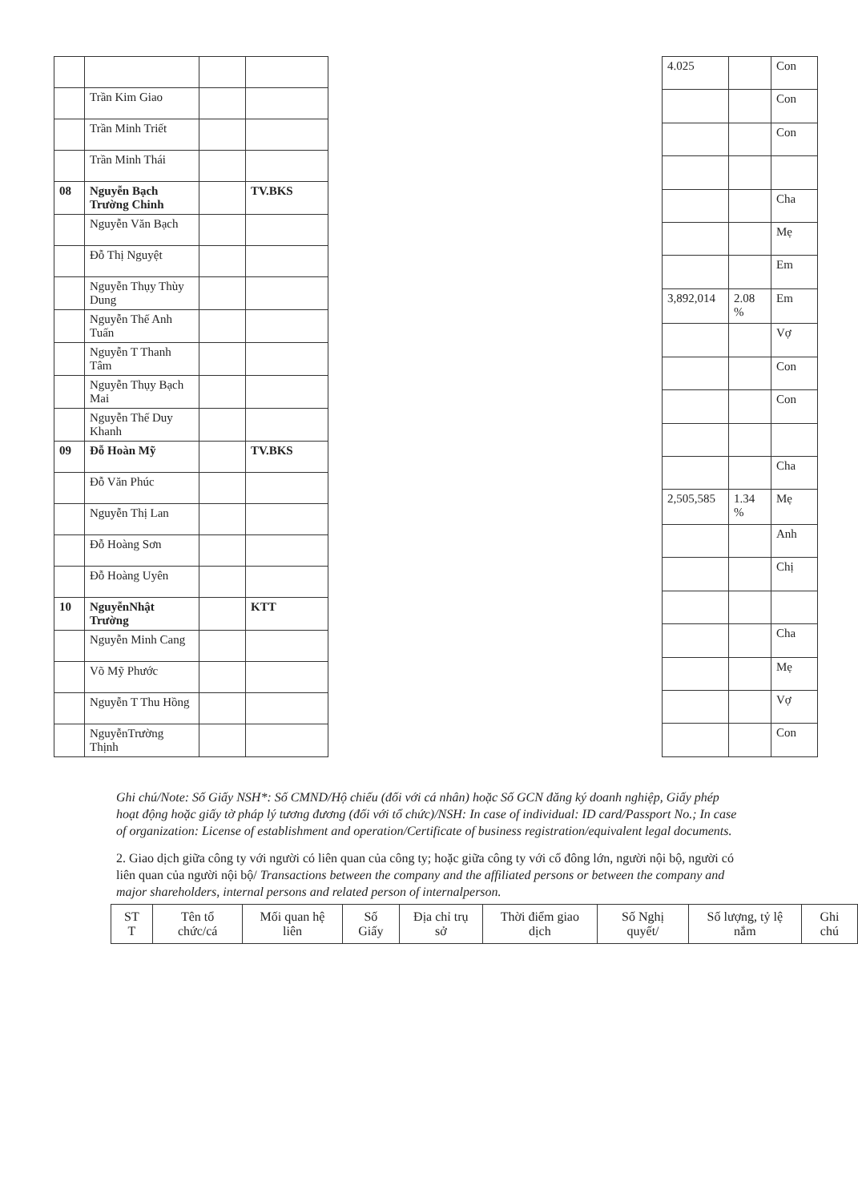| | Trần Kim Giao | | |
| | Trần Minh Triết | | |
| | Trần Minh Thái | | |
| 08 | Nguyễn Bạch Trường Chinh | | TV.BKS |
| | Nguyễn Văn Bạch | | |
| | Đỗ Thị Nguyệt | | |
| | Nguyễn Thụy Thùy Dung | | |
| | Nguyễn Thế Anh Tuấn | | |
| | Nguyễn T Thanh Tâm | | |
| | Nguyễn Thụy Bạch Mai | | |
| | Nguyễn Thế Duy Khanh | | |
| 09 | Đỗ Hoàn Mỹ | | TV.BKS |
| | Đỗ Văn Phúc | | |
| | Nguyễn Thị Lan | | |
| | Đỗ Hoàng Sơn | | |
| | Đỗ Hoàng Uyên | | |
| 10 | NguyễnNhật Trường | | KTT |
| | Nguyễn Minh Cang | | |
| | Võ Mỹ Phước | | |
| | Nguyễn T Thu Hồng | | |
| | NguyễnTrường Thịnh | | |
| 4.025 | | Con |
| | | Con |
| | | Con |
| | | Cha |
| | | Mẹ |
| | | Em |
| 3,892,014 | 2.08 % | Em |
| | | Vợ |
| | | Con |
| | | Con |
| | | Cha |
| 2,505,585 | 1.34 % | Mẹ |
| | | Anh |
| | | Chị |
| | | Cha |
| | | Mẹ |
| | | Vợ |
| | | Con |
Ghi chú/Note: Số Giấy NSH*: Số CMND/Hộ chiếu (đối với cá nhân) hoặc Số GCN đăng ký doanh nghiệp, Giấy phép hoạt động hoặc giấy tờ pháp lý tương đương (đối với tổ chức)/NSH: In case of individual: ID card/Passport No.; In case of organization: License of establishment and operation/Certificate of business registration/equivalent legal documents.
2. Giao dịch giữa công ty với người có liên quan của công ty; hoặc giữa công ty với cổ đông lớn, người nội bộ, người có liên quan của người nội bộ/ Transactions between the company and the affiliated persons or between the company and major shareholders, internal persons and related person of internalperson.
| ST T | Tên tổ chức/cá | Mối quan hệ liên | Số Giấy | Địa chỉ trụ sở | Thời điểm giao dịch | Số Nghị quyết/ | Số lượng, tỷ lệ nắm | Ghi chú |
| --- | --- | --- | --- | --- | --- | --- | --- | --- |